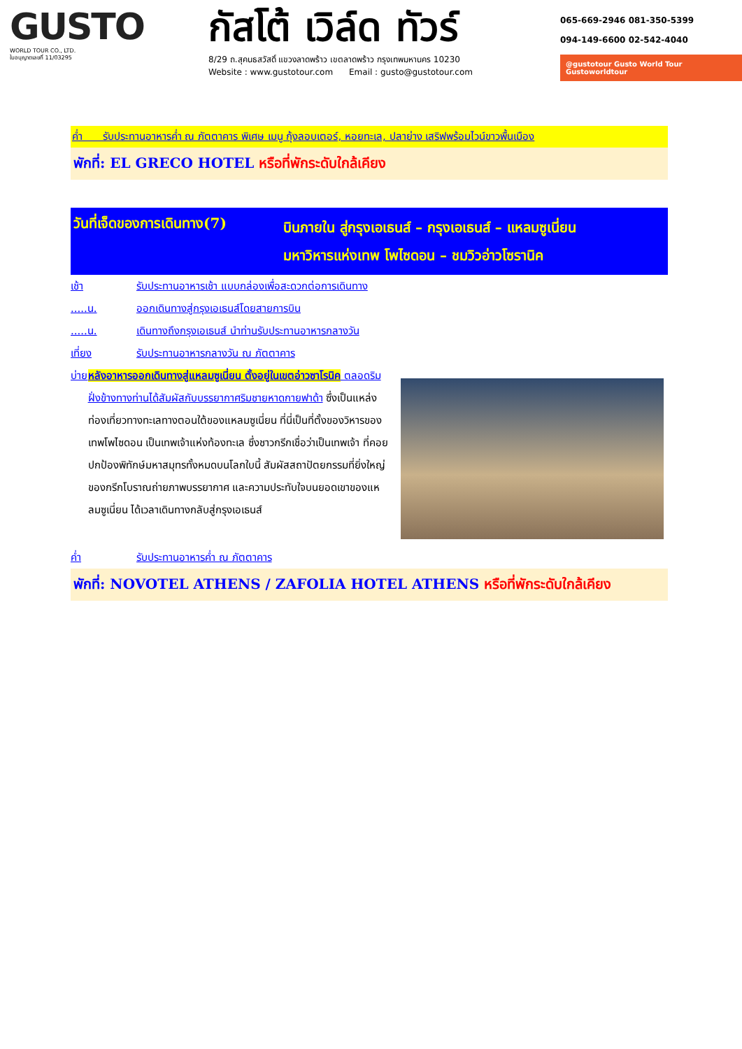GUSTO
WORLD TOUR CO., LTD.
ใบอนุญาตเลขที่ 11/03295
กัสโต้ เวิล์ด ทัวร์
8/29 ถ.สุคนธสวัสดิ์ แขวงลาดพร้าว เขตลาดพร้าว กรุงเทพมหานคร 10230
Website : www.gustotour.com Email : gusto@gustotour.com
065-669-2946 081-350-5399
094-149-6600 02-542-4040
@gustotour Gusto World Tour Gustoworldtour
ค่ำ รับประทานอาหารค่ำ ณ ภัตตาคาร พิเศษ เมนู กุ้งลอบเตอร์, หอยทะเล, ปลาย่าง เสริฟพร้อมไวน์ขาวพื้นเมือง
พักที่: EL GRECO HOTEL หรือที่พักระดับใกล้เคียง
วันที่เจ็ดของการเดินทาง(7)
บินภายใน สู่กรุงเอเธนส์ – กรุงเอเธนส์ – แหลมซูเนี่ยน
มหาวิหารแห่งเทพ โพไซดอน – ชมวิวอ่าวโซรานิค
เช้า รับประทานอาหารเช้า แบบกล่องเพื่อสะดวกต่อการเดินทาง
.....น. ออกเดินทางสู่กรุงเอเธนส์โดยสายการบิน
.....น. เดินทางถึงกรุงเอเธนส์ นำท่านรับประทานอาหารกลางวัน
เที่ยง รับประทานอาหารกลางวัน ณ ภัตตาคาร
บ่าย หลังอาหารออกเดินทางสู่แหลมซูเนี่ยน ตั้งอยู่ในเขตอ่าวซาโรนิค ตลอดริมฝั่งข้างทางท่านได้สัมผัสกับบรรยากาศริมชายหาดกายฟาด้า ซึ่งเป็นแหล่งท่องเที่ยวทางทะเลทางตอนใต้ของแหลมซูเนี่ยน ที่นี่เป็นที่ตั้งของวิหารของเทพโพไซดอน เป็นเทพเจ้าแห่งท้องทะเล ซึ่งชาวกรีกเชื่อว่าเป็นเทพเจ้า ที่คอยปกป้องพิทักษ์มหาสมุทรทั้งหมดบนโลกใบนี้ สัมผัสสถาปัตยกรรมที่ยิ่งใหญ่ของกรีกโบราณถ่ายภาพบรรยากาศ และความประทับใจบนยอดเขาของแหลมซูเนี่ยน ได้เวลาเดินทางกลับสู่กรุงเอเธนส์
ค่ำ รับประทานอาหารค่ำ ณ ภัตตาคาร
พักที่: NOVOTEL ATHENS / ZAFOLIA HOTEL ATHENS หรือที่พักระดับใกล้เคียง